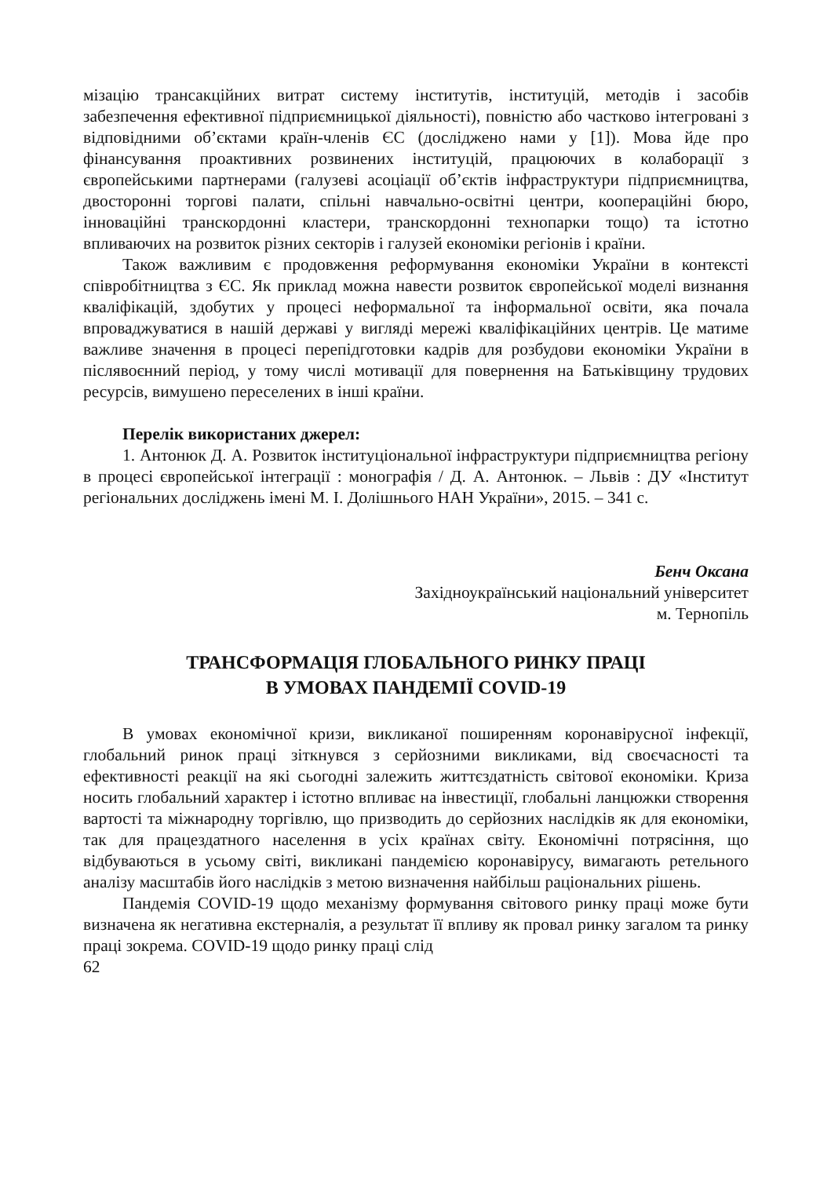мізацію трансакційних витрат систему інститутів, інституцій, методів і засобів забезпечення ефективної підприємницької діяльності), повністю або частково інтегровані з відповідними об’єктами країн-членів ЄС (досліджено нами у [1]). Мова йде про фінансування проактивних розвинених інституцій, працюючих в колаборації з європейськими партнерами (галузеві асоціації об’єктів інфраструктури підприємництва, двосторонні торгові палати, спільні навчально-освітні центри, коопераційні бюро, інноваційні транскордонні кластери, транскордонні технопарки тощо) та істотно впливаючих на розвиток різних секторів і галузей економіки регіонів і країни.
Також важливим є продовження реформування економіки України в контексті співробітництва з ЄС. Як приклад можна навести розвиток європейської моделі визнання кваліфікацій, здобутих у процесі неформальної та інформальної освіти, яка почала впроваджуватися в нашій державі у вигляді мережі кваліфікаційних центрів. Це матиме важливе значення в процесі перепідготовки кадрів для розбудови економіки України в післявоєнний період, у тому числі мотивації для повернення на Батьківщину трудових ресурсів, вимушено переселених в інші країни.
Перелік використаних джерел:
1. Антонюк Д. А. Розвиток інституціональної інфраструктури підприємництва регіону в процесі європейської інтеграції : монографія / Д. А. Антонюк. – Львів : ДУ «Інститут регіональних досліджень імені М. І. Долішнього НАН України», 2015. – 341 с.
Бенч Оксана
Західноукраїнський національний університет
м. Тернопіль
ТРАНСФОРМАЦІЯ ГЛОБАЛЬНОГО РИНКУ ПРАЦІ
В УМОВАХ ПАНДЕМІЇ COVID-19
В умовах економічної кризи, викликаної поширенням коронавірусної інфекції, глобальний ринок праці зіткнувся з серйозними викликами, від своєчасності та ефективності реакції на які сьогодні залежить життєздатність світової економіки. Криза носить глобальний характер і істотно впливає на інвестиції, глобальні ланцюжки створення вартості та міжнародну торгівлю, що призводить до серйозних наслідків як для економіки, так для працездатного населення в усіх країнах світу. Економічні потрясіння, що відбуваються в усьому світі, викликані пандемією коронавірусу, вимагають ретельного аналізу масштабів його наслідків з метою визначення найбільш раціональних рішень.
Пандемія COVID-19 щодо механізму формування світового ринку праці може бути визначена як негативна екстерналія, а результат її впливу як провал ринку загалом та ринку праці зокрема. COVID-19 щодо ринку праці слід
62